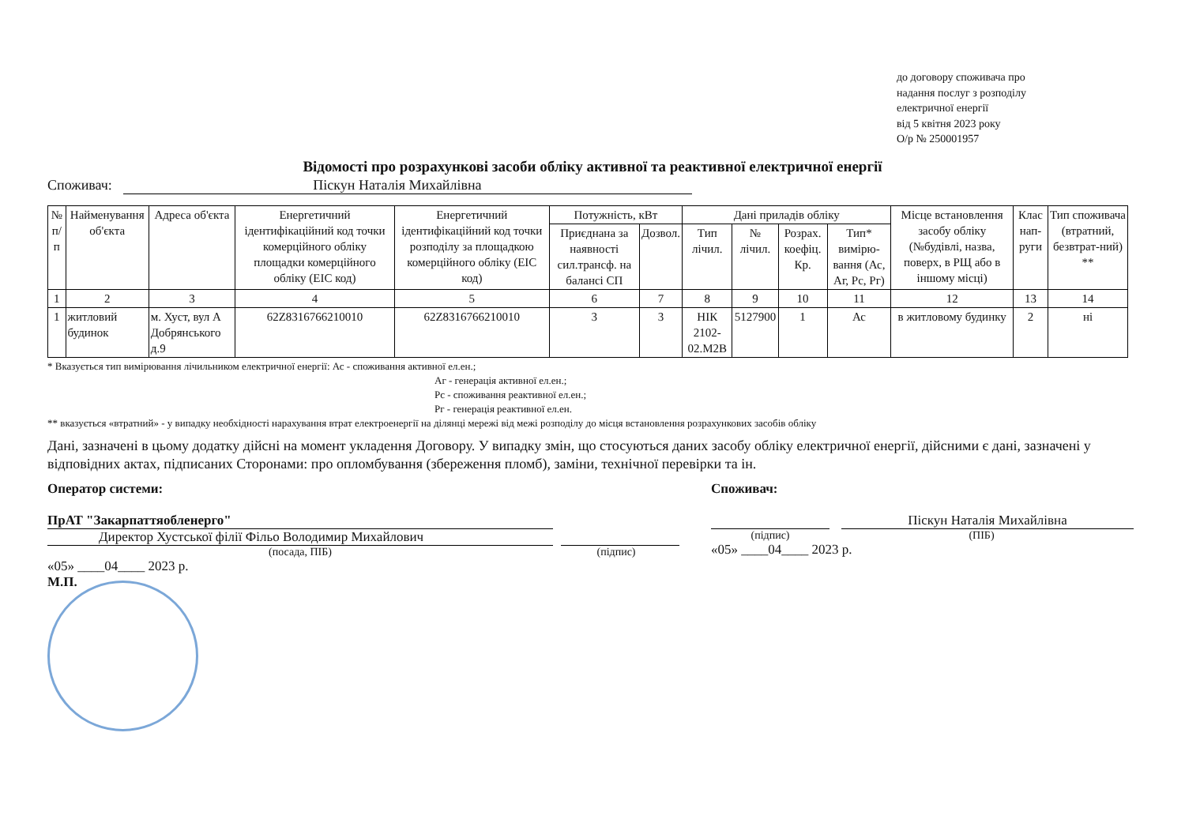до договору споживача про
надання послуг з розподілу
електричної енергії
від 5 квітня 2023 року
О/р № 250001957
Відомості про розрахункові засоби обліку активної та реактивної електричної енергії
Споживач: Піскун Наталія Михайлівна
| № п/п | Найменування об'єкта | Адреса об'єкта | Енергетичний ідентифікаційний код точки комерційного обліку площадки комерційного обліку (EIC код) | Енергетичний ідентифікаційний код точки розподілу за площадкою комерційного обліку (EIC код) | Потужність, кВт | | Дані приладів обліку | | | | Місце встановлення засобу обліку (№будівлі, назва, поверх, в РЩ або в іншому місці) | Клас нап-руги | Тип споживача (втратний, безвтрат-ний) ** |
| --- | --- | --- | --- | --- | --- | --- | --- | --- | --- | --- | --- | --- | --- |
| | | | | | Приєднана за наявності сил.трансф. на балансі СП | Дозвол. | Тип лічил. | № лічил. | Розрах. коефіц. Кр. | Тип* вимірю-вання (Ас, Аг, Рс, Рг) | | | |
| 1 | 2 | 3 | 4 | 5 | 6 | 7 | 8 | 9 | 10 | 11 | 12 | 13 | 14 |
| 1 | житловий будинок | м. Хуст, вул А Добрянського д.9 | 62Z8316766210010 | 62Z8316766210010 | 3 | 3 | НІК 2102-02.М2В | 5127900 | 1 | Ас | в житловому будинку | 2 | ні |
* Вказується тип вимірювання лічильником електричної енергії: Ас - споживання активної ел.ен.;
Аг - генерація активної ел.ен.;
Рс - споживання реактивної ел.ен.;
Рг - генерація реактивної ел.ен.
** вказується «втратний» - у випадку необхідності нарахування втрат електроенергії на ділянці мережі від межі розподілу до місця встановлення розрахункових засобів обліку
Дані, зазначені в цьому додатку дійсні на момент укладення Договору. У випадку змін, що стосуються даних засобу обліку електричної енергії, дійсними є дані, зазначені у відповідних актах, підписаних Сторонами: про опломбування (збереження пломб), заміни, технічної перевірки та ін.
Оператор системи:
ПрАТ "Закарпаттяобленерго"
Директор Хустської філії Фільо Володимир Михайлович
(посада, ПІБ) (підпис)
«05» ____04____ 2023 р.
М.П.
Споживач:
Піскун Наталія Михайлівна
(підпис) (ПІБ)
«05» ____04____ 2023 р.